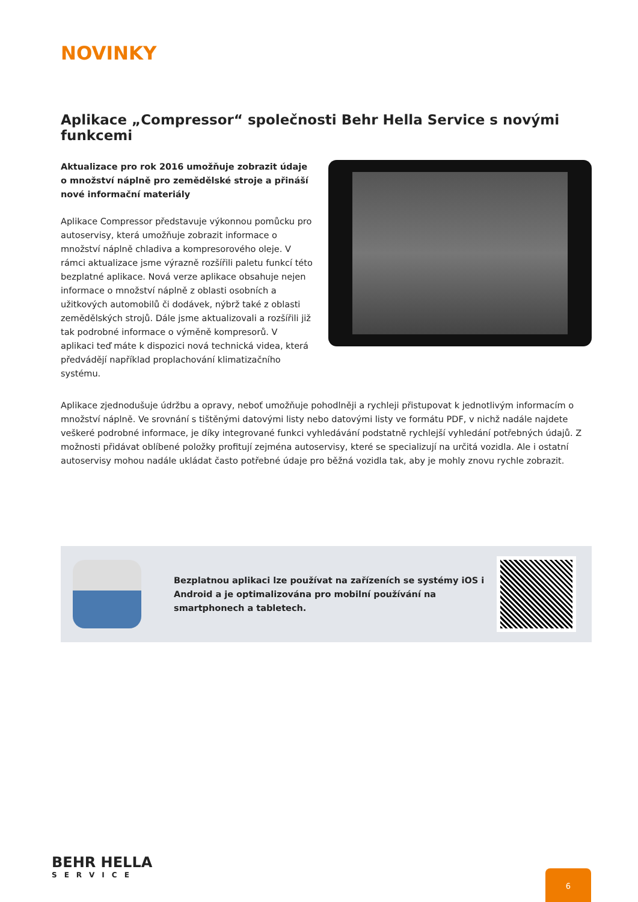NOVINKY
Aplikace „Compressor“ společnosti Behr Hella Service s novými funkcemi
Aktualizace pro rok 2016 umožňuje zobrazit údaje o množství náplně pro zemědělské stroje a přináší nové informační materiály
Aplikace Compressor představuje výkonnou pomůcku pro autoservisy, která umožňuje zobrazit informace o množství náplně chladiva a kompresorového oleje. V rámci aktualizace jsme výrazně rozšířili paletu funkcí této bezplatné aplikace. Nová verze aplikace obsahuje nejen informace o množství náplně z oblasti osobních a užitkových automobilů či dodávek, nýbrž také z oblasti zemědělských strojů. Dále jsme aktualizovali a rozšířili již tak podrobné informace o výměně kompresorů. V aplikaci teď máte k dispozici nová technická videa, která předvádějí například proplachování klimatizačního systému.
Aplikace zjednodušuje údržbu a opravy, neboť umožňuje pohodlněji a rychleji přistupovat k jednotlivým informacím o množství náplně. Ve srovnání s tištěnými datovými listy nebo datovými listy ve formátu PDF, v nichž nadále najdete veškeré podrobné informace, je díky integrované funkci vyhledávání podstatně rychlejší vyhledání potřebných údajů. Z možnosti přidávat oblíbené položky profitují zejména autoservisy, které se specializují na určitá vozidla. Ale i ostatní autoservisy mohou nadále ukládat často potřebné údaje pro běžná vozidla tak, aby je mohly znovu rychle zobrazit.
Bezplatnou aplikaci lze používat na zařízeních se systémy iOS i Android a je optimalizována pro mobilní používání na smartphonech a tabletech.
BEHR HELLA
SERVICE
6